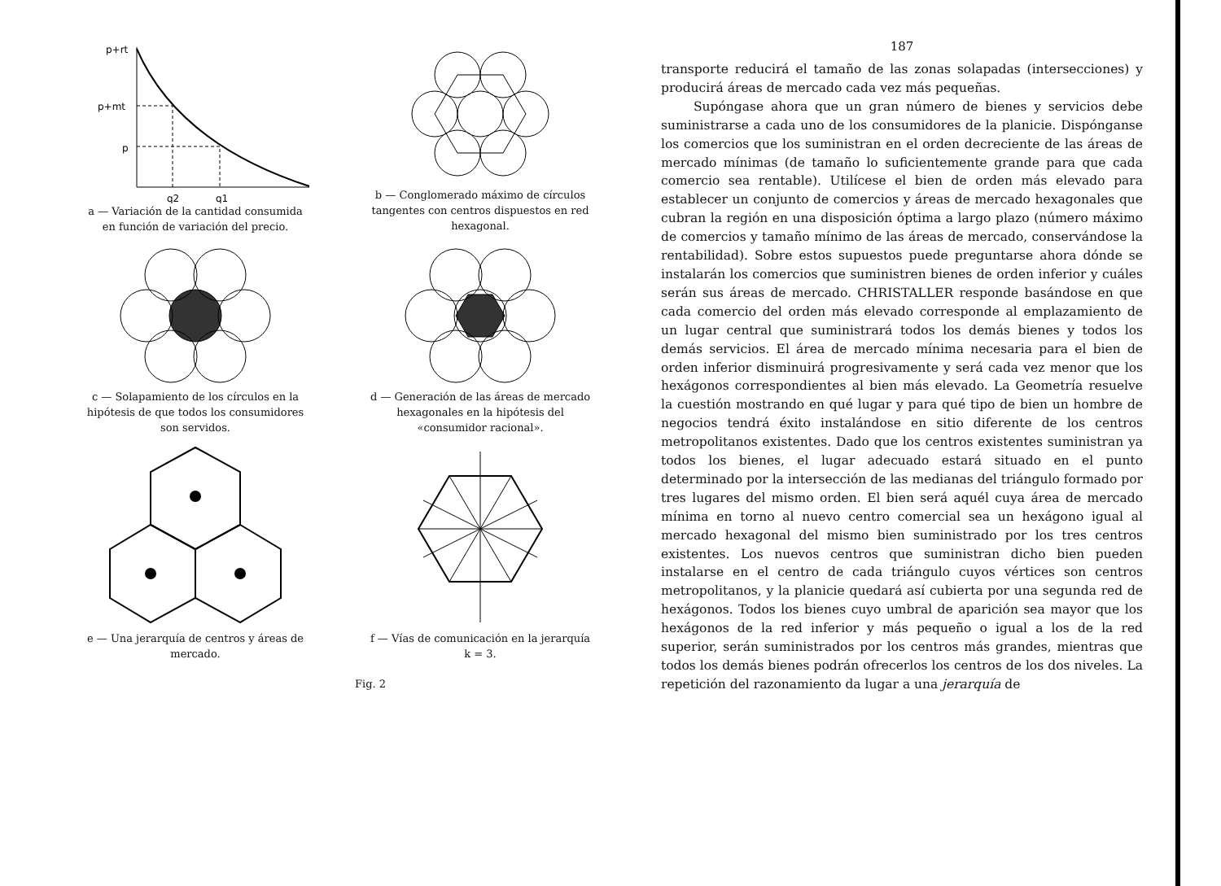p+rt
p+mt
p
q2
q1
a — Variación de la cantidad consumida en función de variación del precio.
b — Conglomerado máximo de círculos tangentes con centros dispuestos en red hexagonal.
c — Solapamiento de los círculos en la hipótesis de que todos los consumidores son servidos.
d — Generación de las áreas de mercado hexagonales en la hipótesis del «consumidor racional».
e — Una jerarquía de centros y áreas de mercado.
f — Vías de comunicación en la jerarquía k = 3.
Fig. 2
187
transporte reducirá el tamaño de las zonas solapadas (intersecciones) y producirá áreas de mercado cada vez más pequeñas.
Supóngase ahora que un gran número de bienes y servicios debe suministrarse a cada uno de los consumidores de la planicie. Dispónganse los comercios que los suministran en el orden decreciente de las áreas de mercado mínimas (de tamaño lo suficientemente grande para que cada comercio sea rentable). Utilícese el bien de orden más elevado para establecer un conjunto de comercios y áreas de mercado hexagonales que cubran la región en una disposición óptima a largo plazo (número máximo de comercios y tamaño mínimo de las áreas de mercado, conservándose la rentabilidad). Sobre estos supuestos puede preguntarse ahora dónde se instalarán los comercios que suministren bienes de orden inferior y cuáles serán sus áreas de mercado. CHRISTALLER responde basándose en que cada comercio del orden más elevado corresponde al emplazamiento de un lugar central que suministrará todos los demás bienes y todos los demás servicios. El área de mercado mínima necesaria para el bien de orden inferior disminuirá progresivamente y será cada vez menor que los hexágonos correspondientes al bien más elevado. La Geometría resuelve la cuestión mostrando en qué lugar y para qué tipo de bien un hombre de negocios tendrá éxito instalándose en sitio diferente de los centros metropolitanos existentes. Dado que los centros existentes suministran ya todos los bienes, el lugar adecuado estará situado en el punto determinado por la intersección de las medianas del triángulo formado por tres lugares del mismo orden. El bien será aquél cuya área de mercado mínima en torno al nuevo centro comercial sea un hexágono igual al mercado hexagonal del mismo bien suministrado por los tres centros existentes. Los nuevos centros que suministran dicho bien pueden instalarse en el centro de cada triángulo cuyos vértices son centros metropolitanos, y la planicie quedará así cubierta por una segunda red de hexágonos. Todos los bienes cuyo umbral de aparición sea mayor que los hexágonos de la red inferior y más pequeño o igual a los de la red superior, serán suministrados por los centros más grandes, mientras que todos los demás bienes podrán ofrecerlos los centros de los dos niveles. La repetición del razonamiento da lugar a una jerarquía de